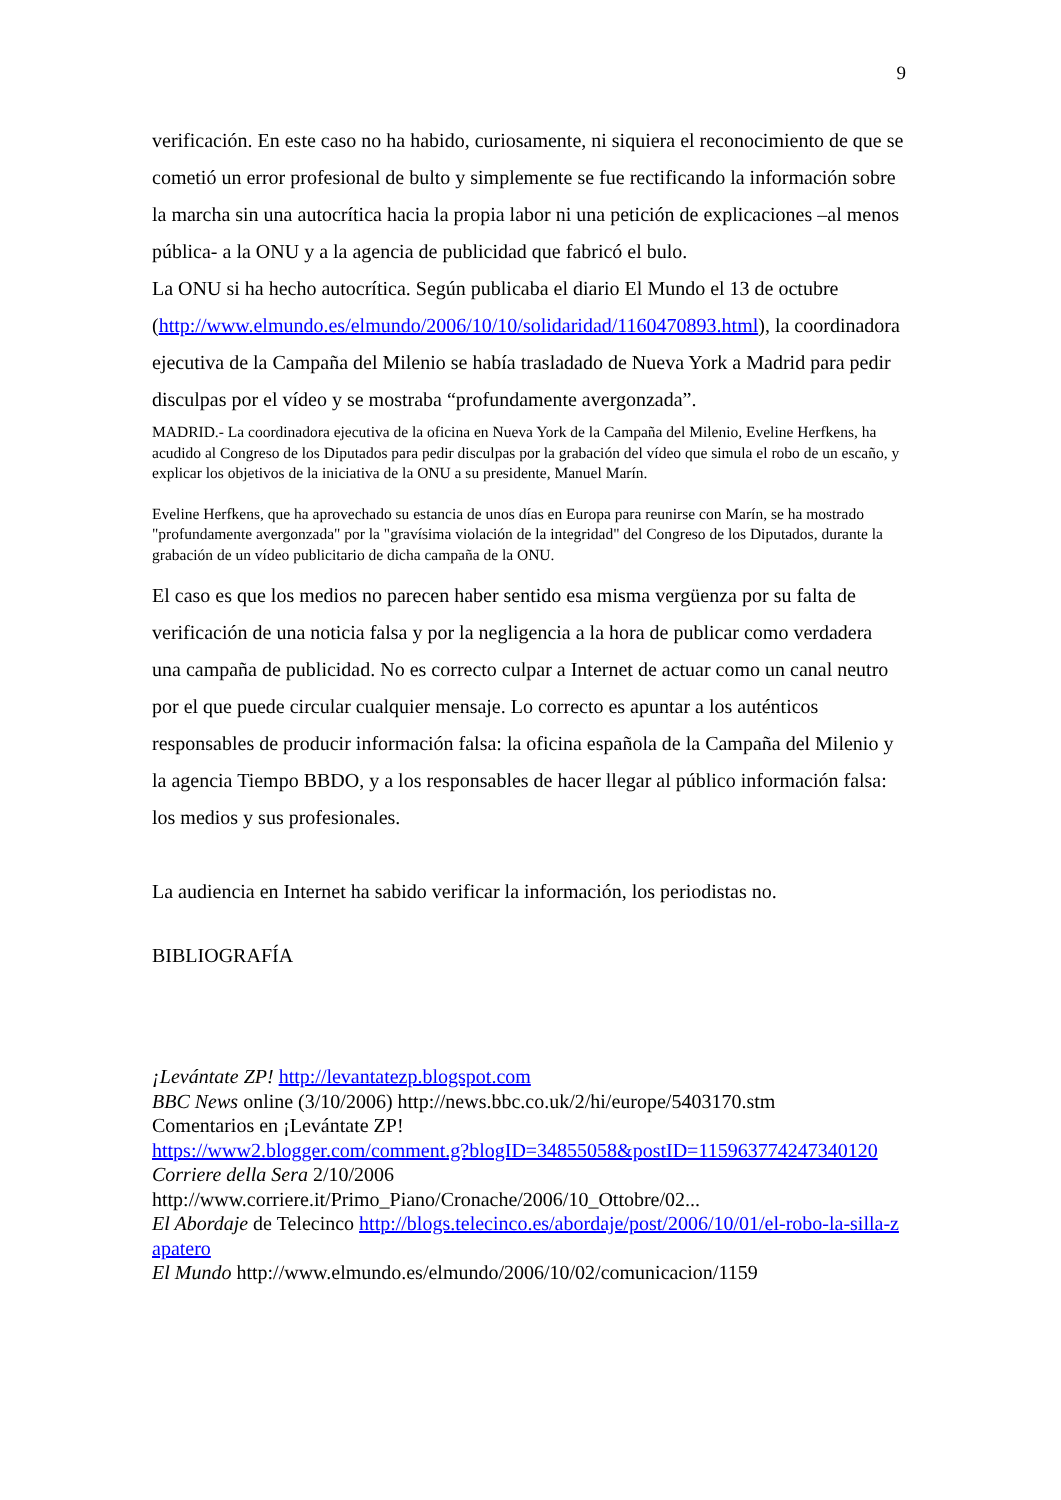9
verificación. En este caso no ha habido, curiosamente, ni siquiera el reconocimiento de que se cometió un error profesional de bulto y simplemente se fue rectificando la información sobre la marcha sin una autocrítica hacia la propia labor ni una petición de explicaciones –al menos pública- a la ONU y a la agencia de publicidad que fabricó el bulo.
La ONU si ha hecho autocrítica. Según publicaba el diario El Mundo el 13 de octubre (http://www.elmundo.es/elmundo/2006/10/10/solidaridad/1160470893.html), la coordinadora ejecutiva de la Campaña del Milenio se había trasladado de Nueva York a Madrid para pedir disculpas por el vídeo y se mostraba “profundamente avergonzada”.
MADRID.- La coordinadora ejecutiva de la oficina en Nueva York de la Campaña del Milenio, Eveline Herfkens, ha acudido al Congreso de los Diputados para pedir disculpas por la grabación del vídeo que simula el robo de un escaño, y explicar los objetivos de la iniciativa de la ONU a su presidente, Manuel Marín.
Eveline Herfkens, que ha aprovechado su estancia de unos días en Europa para reunirse con Marín, se ha mostrado "profundamente avergonzada" por la "gravísima violación de la integridad" del Congreso de los Diputados, durante la grabación de un vídeo publicitario de dicha campaña de la ONU.
El caso es que los medios no parecen haber sentido esa misma vergüenza por su falta de verificación de una noticia falsa y por la negligencia a la hora de publicar como verdadera una campaña de publicidad. No es correcto culpar a Internet de actuar como un canal neutro por el que puede circular cualquier mensaje. Lo correcto es apuntar a los auténticos responsables de producir información falsa: la oficina española de la Campaña del Milenio y la agencia Tiempo BBDO, y a los responsables de hacer llegar al público información falsa: los medios y sus profesionales.
La audiencia en Internet ha sabido verificar la información, los periodistas no.
BIBLIOGRAFÍA
¡Levántate ZP! http://levantatezp.blogspot.com
BBC News online (3/10/2006) http://news.bbc.co.uk/2/hi/europe/5403170.stm
Comentarios en ¡Levántate ZP!
https://www2.blogger.com/comment.g?blogID=34855058&postID=115963774247340120
Corriere della Sera 2/10/2006
http://www.corriere.it/Primo_Piano/Cronache/2006/10_Ottobre/02...
El Abordaje de Telecinco http://blogs.telecinco.es/abordaje/post/2006/10/01/el-robo-la-silla-zapatero
El Mundo http://www.elmundo.es/elmundo/2006/10/02/comunicacion/1159